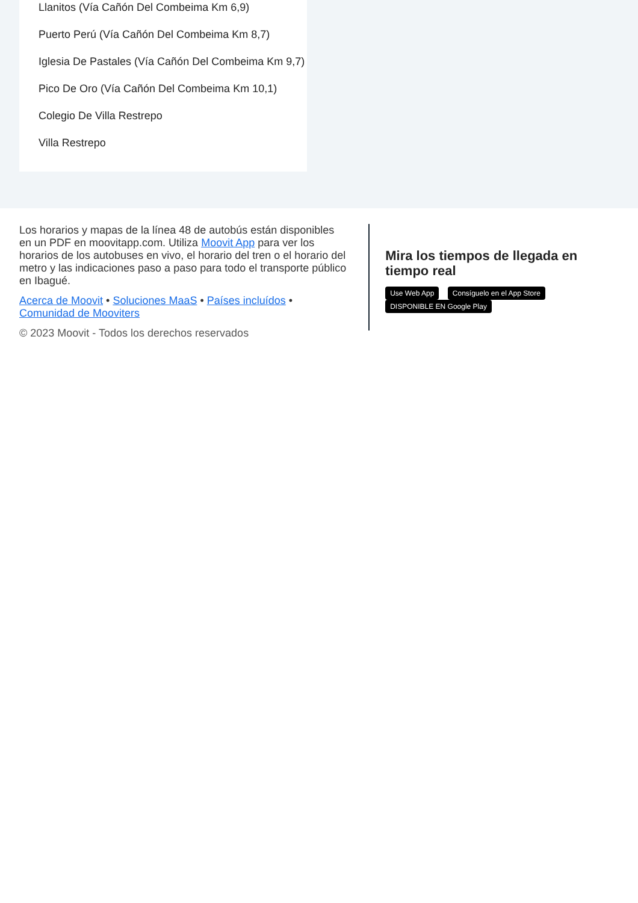Llanitos (Vía Cañón Del Combeima Km 6,9)
Puerto Perú (Vía Cañón Del Combeima Km 8,7)
Iglesia De Pastales (Vía Cañón Del Combeima Km 9,7)
Pico De Oro (Vía Cañón Del Combeima Km 10,1)
Colegio De Villa Restrepo
Villa Restrepo
Los horarios y mapas de la línea 48 de autobús están disponibles en un PDF en moovitapp.com. Utiliza Moovit App para ver los horarios de los autobuses en vivo, el horario del tren o el horario del metro y las indicaciones paso a paso para todo el transporte público en Ibagué.
Acerca de Moovit • Soluciones MaaS • Países incluídos • Comunidad de Mooviters
© 2023 Moovit - Todos los derechos reservados
Mira los tiempos de llegada en tiempo real
Use Web App Consíguelo en el App Store DISPONIBLE EN Google Play